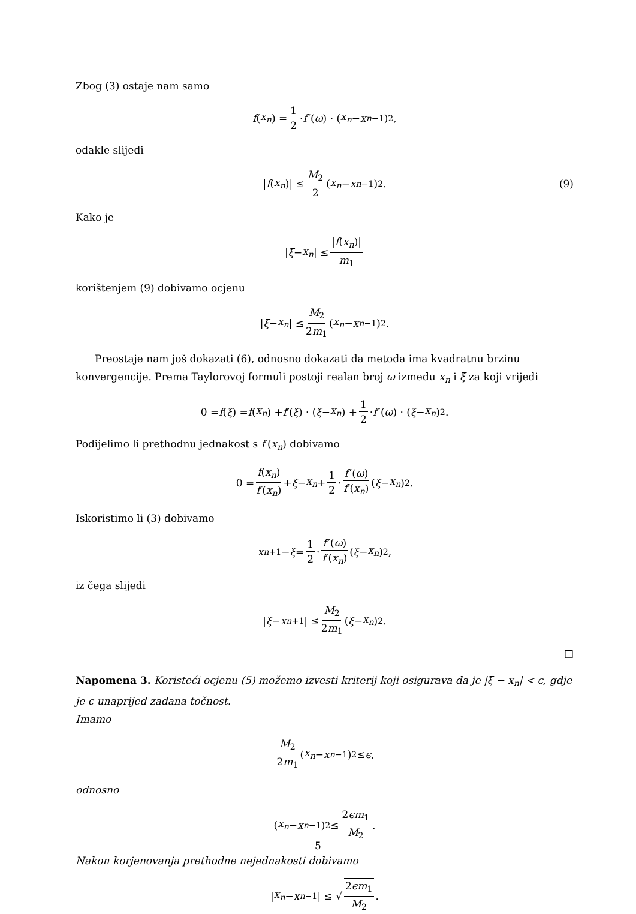Zbog (3) ostaje nam samo
f (x<sub>n</sub>) = 1 2 · f ″(ω) · (x<sub>n</sub> − x<sub>n−1</sub>)<sup>2</sup>,
odakle slijedi
| f (x<sub>n</sub>)| ≤ M<sub>2</sub> 2 (x<sub>n</sub> − x<sub>n−1</sub>)<sup>2</sup>. (9)
Kako je
| ξ − x<sub>n</sub> | ≤ |f(x<sub>n</sub>)| m<sub>1</sub>
korištenjem (9) dobivamo ocjenu
| ξ − x<sub>n</sub> | ≤ M<sub>2</sub> 2m<sub>1</sub> (x<sub>n</sub> − x<sub>n−1</sub>)<sup>2</sup>.
Preostaje nam još dokazati (6), odnosno dokazati da metoda ima kvadratnu brzinu konvergencije. Prema Taylorovoj formuli postoji realan broj ω između x<sub>n</sub> i ξ za koji vrijedi
0 = f (ξ) = f (x<sub>n</sub>) + f ′(ξ) · (ξ − x<sub>n</sub>) + 1 2 · f ″(ω) · (ξ − x<sub>n</sub>)<sup>2</sup>.
Podijelimo li prethodnu jednakost s f′(x<sub>n</sub>) dobivamo
0 = f(x<sub>n</sub>) f′(x<sub>n</sub>) + ξ − x<sub>n</sub> + 1 2 · f″(ω) f′(x<sub>n</sub>) (ξ − x<sub>n</sub>)<sup>2</sup>.
Iskoristimo li (3) dobivamo
x<sub>n+1</sub> − ξ = 1 2 · f″(ω) f′(x<sub>n</sub>) (ξ − x<sub>n</sub>)<sup>2</sup>,
iz čega slijedi
| ξ − x<sub>n+1</sub>| ≤ M<sub>2</sub> 2m<sub>1</sub> (ξ − x<sub>n</sub>)<sup>2</sup>.
□
Napomena 3. Koristeći ocjenu (5) možemo izvesti kriterij koji osigurava da je |ξ − x<sub>n</sub>| < ϵ, gdje je ϵ unaprijed zadana točnost.
Imamo
M<sub>2</sub> 2m<sub>1</sub> (x<sub>n</sub> − x<sub>n−1</sub>)<sup>2</sup> ≤ ϵ,
odnosno
(x<sub>n</sub> − x<sub>n−1</sub>)<sup>2</sup> ≤ 2ϵm<sub>1</sub> M<sub>2</sub>.
Nakon korjenovanja prethodne nejednakosti dobivamo
| x<sub>n</sub> − x<sub>n−1</sub>| ≤ √ 2ϵm<sub>1</sub> M<sub>2</sub>.
5